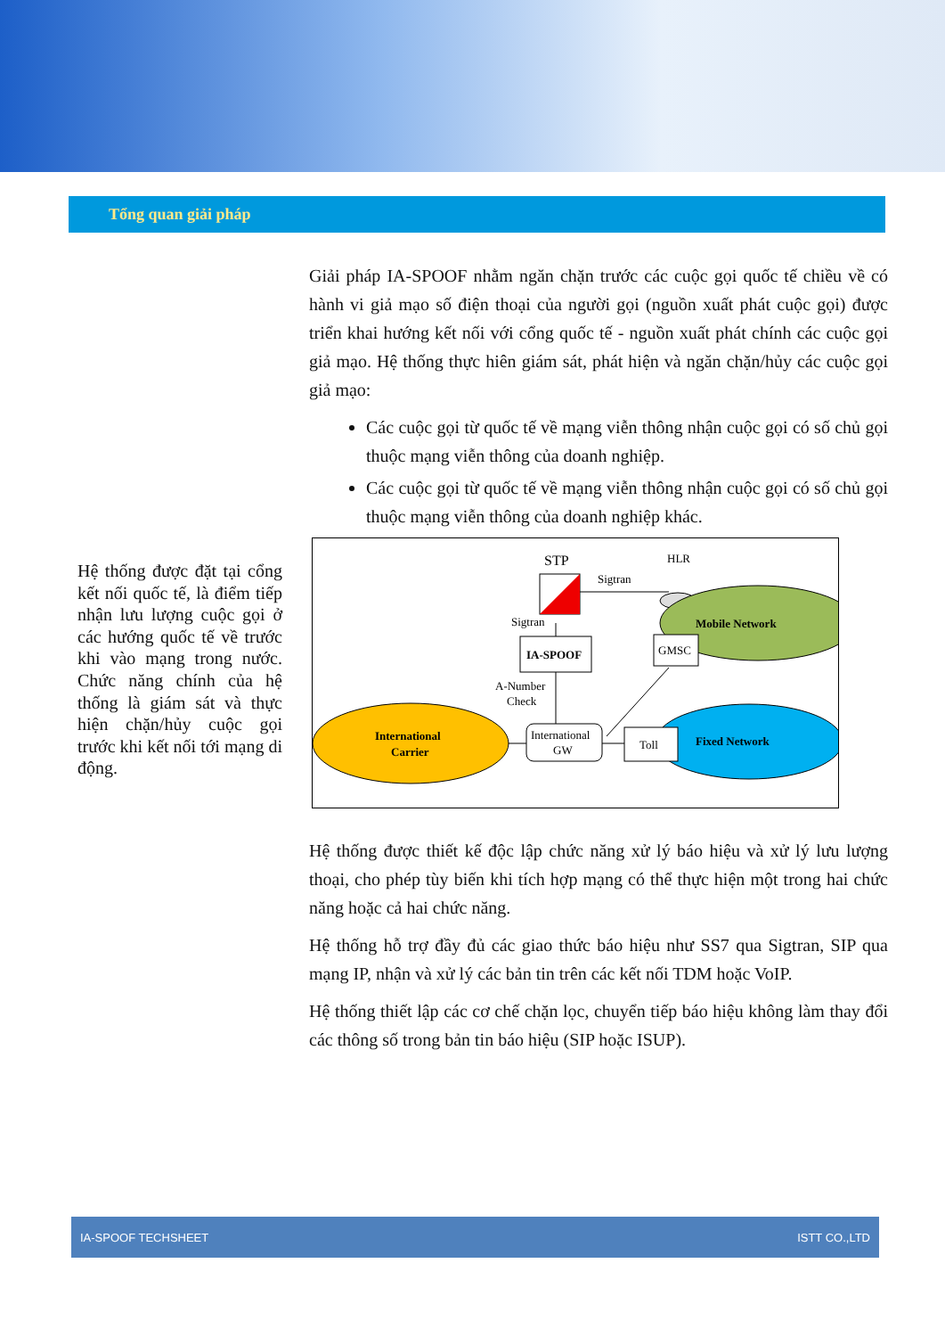Tổng quan giải pháp
Hệ thống được đặt tại cổng kết nối quốc tế, là điểm tiếp nhận lưu lượng cuộc gọi ở các hướng quốc tế về trước khi vào mạng trong nước. Chức năng chính của hệ thống là giám sát và thực hiện chặn/hủy cuộc gọi trước khi kết nối tới mạng di động.
Giải pháp IA-SPOOF nhằm ngăn chặn trước các cuộc gọi quốc tế chiều về có hành vi giả mạo số điện thoại của người gọi (nguồn xuất phát cuộc gọi) được triển khai hướng kết nối với cổng quốc tế - nguồn xuất phát chính các cuộc gọi giả mạo. Hệ thống thực hiên giám sát, phát hiện và ngăn chặn/hủy các cuộc gọi giả mạo:
Các cuộc gọi từ quốc tế về mạng viễn thông nhận cuộc gọi có số chủ gọi thuộc mạng viễn thông của doanh nghiệp.
Các cuộc gọi từ quốc tế về mạng viễn thông nhận cuộc gọi có số chủ gọi thuộc mạng viễn thông của doanh nghiệp khác.
STP
Sigtran
HLR
Mobile Network
Sigtran
IA-SPOOF
GMSC
A-Number
Check
International
Carrier
International
GW
Toll
Fixed Network
Hệ thống được thiết kế độc lập chức năng xử lý báo hiệu và xử lý lưu lượng thoại, cho phép tùy biến khi tích hợp mạng có thể thực hiện một trong hai chức năng hoặc cả hai chức năng.
Hệ thống hỗ trợ đầy đủ các giao thức báo hiệu như SS7 qua Sigtran, SIP qua mạng IP, nhận và xử lý các bản tin trên các kết nối TDM hoặc VoIP.
Hệ thống thiết lập các cơ chế chặn lọc, chuyển tiếp báo hiệu không làm thay đổi các thông số trong bản tin báo hiệu (SIP hoặc ISUP).
IA-SPOOF TECHSHEET ISTT CO.,LTD